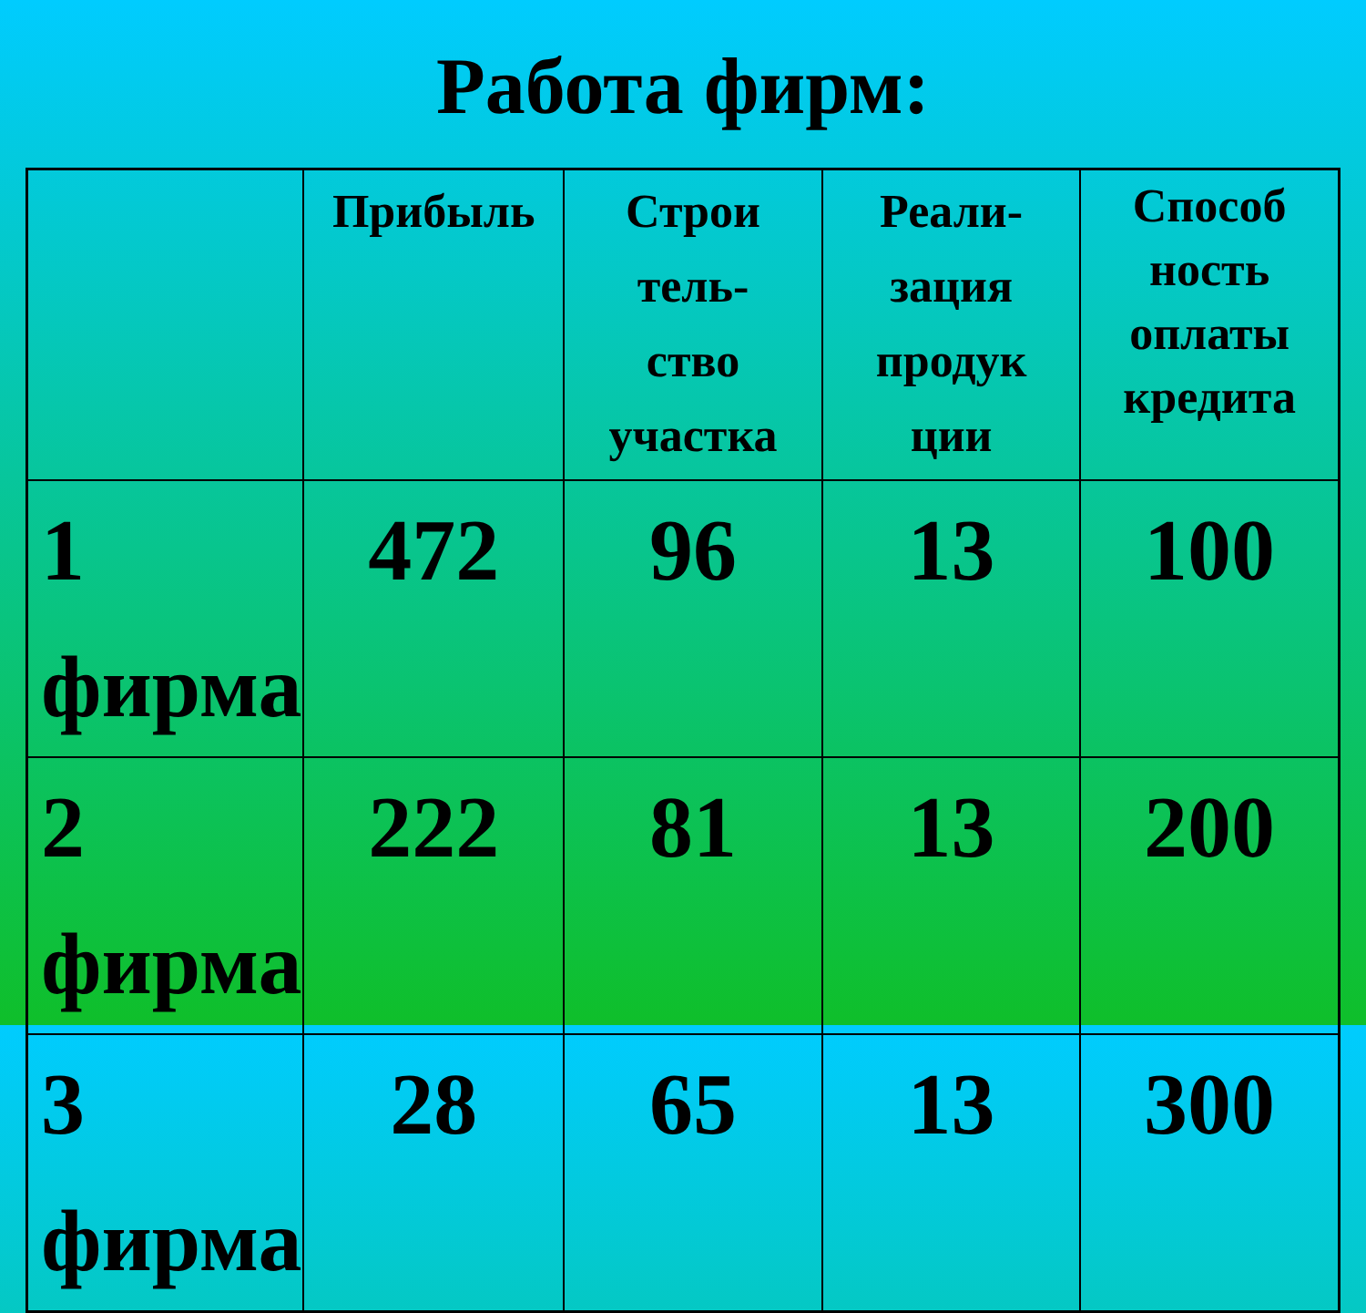Работа фирм:
| | Прибыль | Строи тель- ство участка | Реали- зация продук ции | Способ ность оплаты кредита |
| --- | --- | --- | --- | --- |
| 1 фирма | 472 | 96 | 13 | 100 |
| 2 фирма | 222 | 81 | 13 | 200 |
| 3 фирма | 28 | 65 | 13 | 300 |